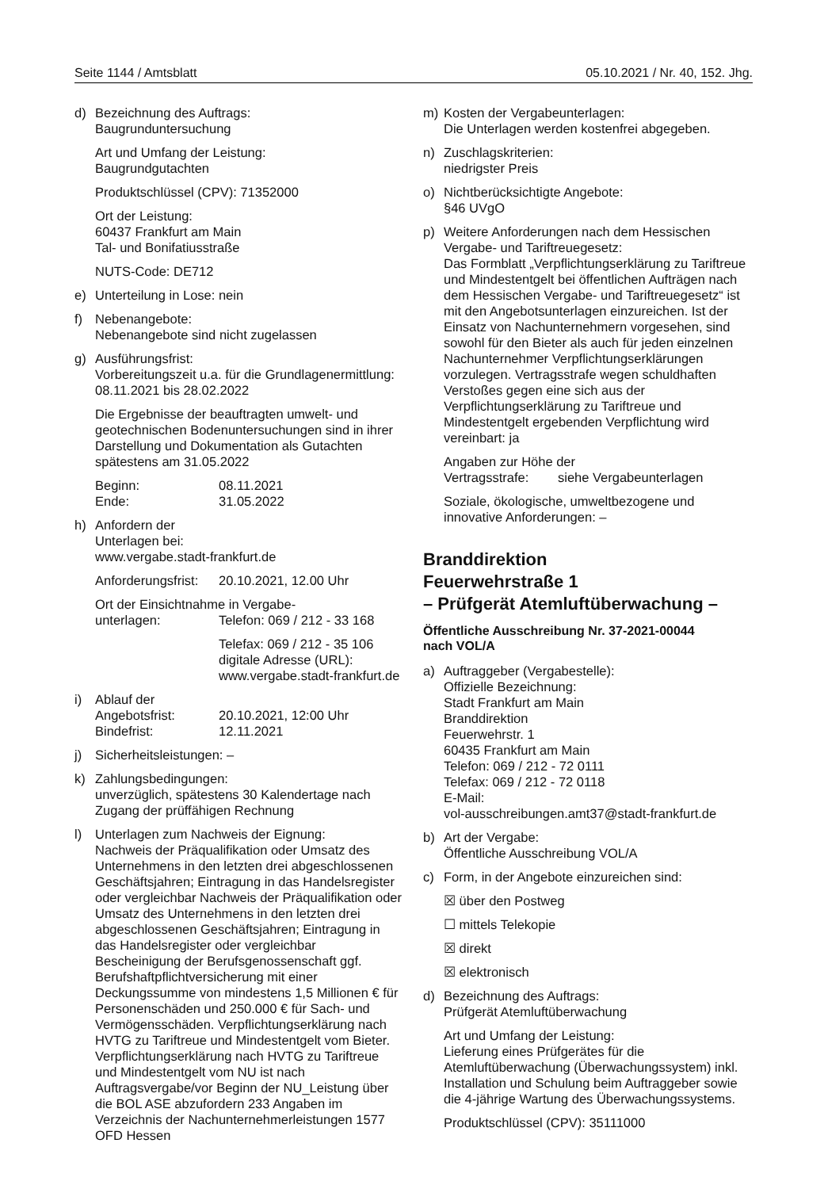Seite 1144 / Amtsblatt 05.10.2021 / Nr. 40, 152. Jhg.
d) Bezeichnung des Auftrags:
Baugrunduntersuchung
Art und Umfang der Leistung:
Baugrundgutachten
Produktschlüssel (CPV): 71352000
Ort der Leistung:
60437 Frankfurt am Main
Tal- und Bonifatiusstraße
NUTS-Code: DE712
e) Unterteilung in Lose: nein
f) Nebenangebote:
Nebenangebote sind nicht zugelassen
g) Ausführungsfrist:
Vorbereitungszeit u.a. für die Grundlagenermittlung: 08.11.2021 bis 28.02.2022
Die Ergebnisse der beauftragten umwelt- und geotechnischen Bodenuntersuchungen sind in ihrer Darstellung und Dokumentation als Gutachten spätestens am 31.05.2022
Beginn: 08.11.2021
Ende: 31.05.2022
h) Anfordern der
Unterlagen bei:
www.vergabe.stadt-frankfurt.de
Anforderungsfrist: 20.10.2021, 12.00 Uhr
Ort der Einsichtnahme in Vergabe-
unterlagen: Telefon: 069 / 212 - 33 168
Telefax: 069 / 212 - 35 106
digitale Adresse (URL):
www.vergabe.stadt-frankfurt.de
i) Ablauf der
Angebotsfrist: 20.10.2021, 12:00 Uhr
Bindefrist: 12.11.2021
j) Sicherheitsleistungen: –
k) Zahlungsbedingungen:
unverzüglich, spätestens 30 Kalendertage nach Zugang der prüffähigen Rechnung
l) Unterlagen zum Nachweis der Eignung:
Nachweis der Präqualifikation oder Umsatz des Unternehmens in den letzten drei abgeschlossenen Geschäftsjahren; Eintragung in das Handelsregister oder vergleichbar Nachweis der Präqualifikation oder Umsatz des Unternehmens in den letzten drei abgeschlossenen Geschäftsjahren; Eintragung in das Handelsregister oder vergleichbar Bescheinigung der Berufsgenossenschaft ggf. Berufshaftpflichtversicherung mit einer Deckungssumme von mindestens 1,5 Millionen € für Personenschäden und 250.000 € für Sach- und Vermögensschäden. Verpflichtungserklärung nach HVTG zu Tariftreue und Mindestentgelt vom Bieter. Verpflichtungserklärung nach HVTG zu Tariftreue und Mindestentgelt vom NU ist nach Auftragsvergabe/vor Beginn der NU_Leistung über die BOL ASE abzufordern 233 Angaben im Verzeichnis der Nachunternehmerleistungen 1577 OFD Hessen
m) Kosten der Vergabeunterlagen:
Die Unterlagen werden kostenfrei abgegeben.
n) Zuschlagskriterien:
niedrigster Preis
o) Nichtberücksichtigte Angebote:
§46 UVgO
p) Weitere Anforderungen nach dem Hessischen Vergabe- und Tariftreuegesetz:
Das Formblatt „Verpflichtungserklärung zu Tariftreue und Mindestentgelt bei öffentlichen Aufträgen nach dem Hessischen Vergabe- und Tariftreuegesetz“ ist mit den Angebotsunterlagen einzureichen. Ist der Einsatz von Nachunternehmern vorgesehen, sind sowohl für den Bieter als auch für jeden einzelnen Nachunternehmer Verpflichtungserklärungen vorzulegen. Vertragsstrafe wegen schuldhaften Verstoßes gegen eine sich aus der Verpflichtungserklärung zu Tariftreue und Mindestentgelt ergebenden Verpflichtung wird vereinbart: ja
Angaben zur Höhe der
Vertragsstrafe: siehe Vergabeunterlagen
Soziale, ökologische, umweltbezogene und innovative Anforderungen: –
Branddirektion
Feuerwehrstraße 1
– Prüfgerät Atemluftüberwachung –
Öffentliche Ausschreibung Nr. 37-2021-00044
nach VOL/A
a) Auftraggeber (Vergabestelle):
Offizielle Bezeichnung:
Stadt Frankfurt am Main
Branddirektion
Feuerwehrstr. 1
60435 Frankfurt am Main
Telefon: 069 / 212 - 72 0111
Telefax: 069 / 212 - 72 0118
E-Mail:
vol-ausschreibungen.amt37@stadt-frankfurt.de
b) Art der Vergabe:
Öffentliche Ausschreibung VOL/A
c) Form, in der Angebote einzureichen sind:
☒ über den Postweg
☐ mittels Telekopie
☒ direkt
☒ elektronisch
d) Bezeichnung des Auftrags:
Prüfgerät Atemluftüberwachung
Art und Umfang der Leistung:
Lieferung eines Prüfgerätes für die Atemluftüberwachung (Überwachungssystem) inkl. Installation und Schulung beim Auftraggeber sowie die 4-jährige Wartung des Überwachungssystems.
Produktschlüssel (CPV): 35111000